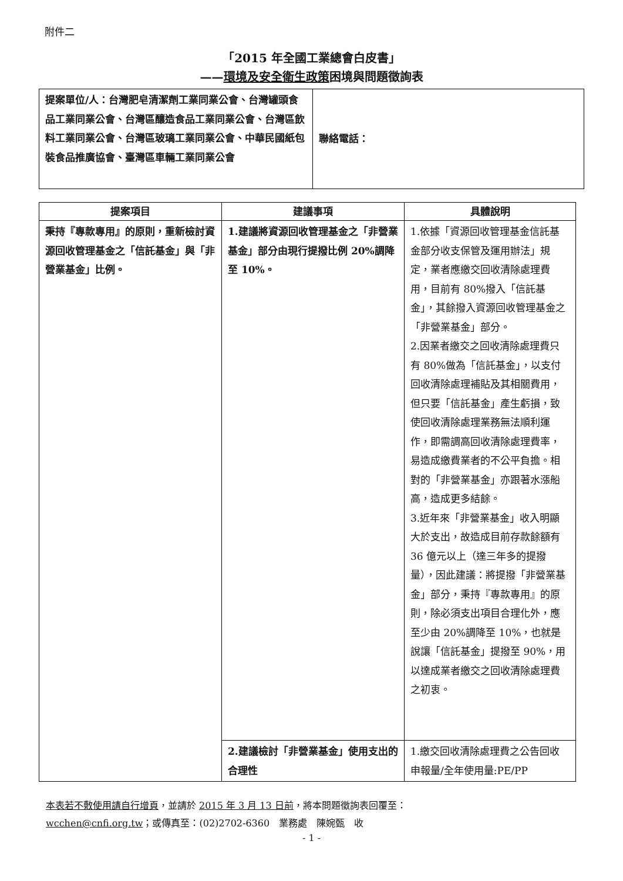附件二
「2015 年全國工業總會白皮書」
——環境及安全衛生政策困境與問題徵詢表
| 提案單位/人：台灣肥皂清潔劑工業同業公會、台灣罐頭食品工業同業公會、台灣區釀造食品工業同業公會、台灣區飲料工業同業公會、台灣區玻璃工業同業公會、中華民國紙包裝食品推廣協會、臺灣區車輛工業同業公會 | 聯絡電話： |
| 提案項目 | 建議事項 | 具體說明 |
| --- | --- | --- |
| 秉持『專款專用』的原則，重新檢討資源回收管理基金之「信託基金」與「非營業基金」比例。 | 1.建議將資源回收管理基金之「非營業基金」部分由現行提撥比例 20%調降至 10%。 | 1.依據「資源回收管理基金信託基金部分收支保管及運用辦法」規定，業者應繳交回收清除處理費用，目前有 80%撥入「信託基金」，其餘撥入資源回收管理基金之「非營業基金」部分。 2.因業者繳交之回收清除處理費只有 80%做為「信託基金」，以支付回收清除處理補貼及其相關費用，但只要「信託基金」產生虧損，致使回收清除處理業務無法順利運作，即需調高回收清除處理費率，易造成繳費業者的不公平負擔。相對的「非營業基金」亦跟著水漲船高，造成更多結餘。 3.近年來「非營業基金」收入明顯大於支出，故造成目前存款餘額有 36 億元以上（達三年多的提撥量），因此建議：將提撥「非營業基金」部分，秉持『專款專用』的原則，除必須支出項目合理化外，應至少由 20%調降至 10%，也就是說讓「信託基金」提撥至 90%，用以達成業者繳交之回收清除處理費之初衷。 |
| | 2.建議檢討「非營業基金」使用支出的合理性 | 1.繳交回收清除處理費之公告回收申報量/全年使用量:PE/PP |
本表若不敷使用請自行增頁，並請於 2015 年 3 月 13 日前，將本問題徵詢表回覆至：
wcchen@cnfi.org.tw；或傳真至：(02)2702-6360　業務處　陳婉甄　收
- 1 -